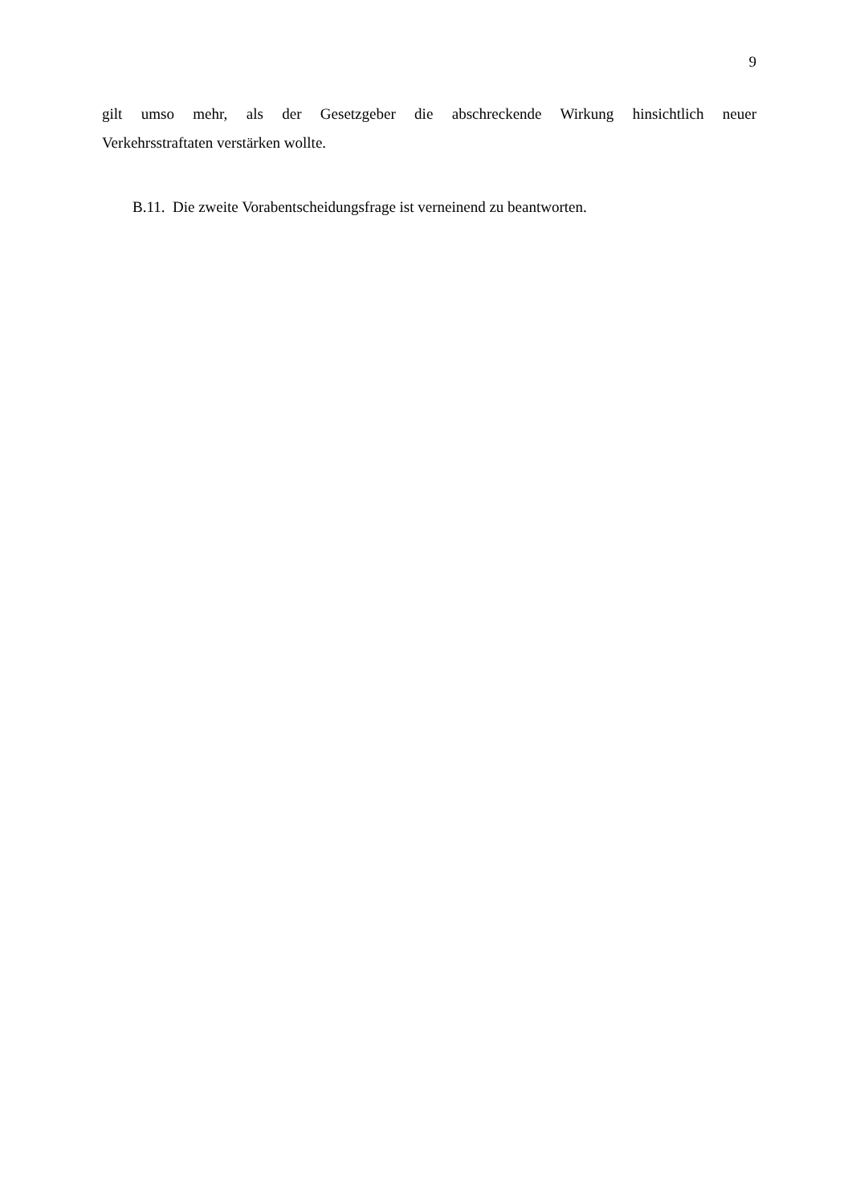9
gilt umso mehr, als der Gesetzgeber die abschreckende Wirkung hinsichtlich neuer
Verkehrsstraftaten verstärken wollte.
B.11. Die zweite Vorabentscheidungsfrage ist verneinend zu beantworten.